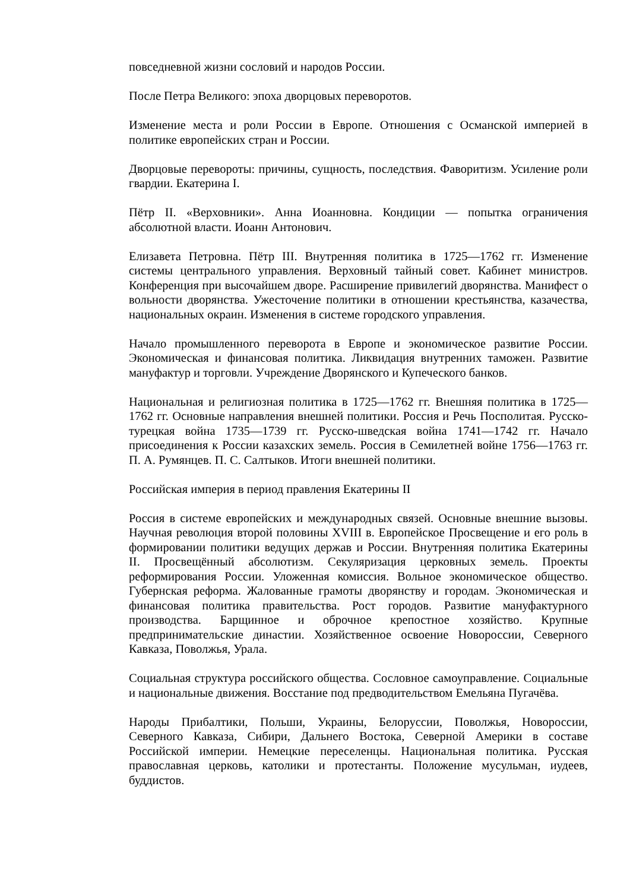повседневной жизни сословий и народов России.
После Петра Великого: эпоха дворцовых переворотов.
Изменение места и роли России в Европе. Отношения с Османской империей в политике европейских стран и России.
Дворцовые перевороты: причины, сущность, последствия. Фаворитизм. Усиление роли гвардии. Екатерина I.
Пётр II. «Верховники». Анна Иоанновна. Кондиции — попытка ограничения абсолютной власти. Иоанн Антонович.
Елизавета Петровна. Пётр III. Внутренняя политика в 1725—1762 гг. Изменение системы центрального управления. Верховный тайный совет. Кабинет министров. Конференция при высочайшем дворе. Расширение привилегий дворянства. Манифест о вольности дворянства. Ужесточение политики в отношении крестьянства, казачества, национальных окраин. Изменения в системе городского управления.
Начало промышленного переворота в Европе и экономическое развитие России. Экономическая и финансовая политика. Ликвидация внутренних таможен. Развитие мануфактур и торговли. Учреждение Дворянского и Купеческого банков.
Национальная и религиозная политика в 1725—1762 гг. Внешняя политика в 1725—1762 гг. Основные направления внешней политики. Россия и Речь Посполитая. Русско-турецкая война 1735—1739 гг. Русско-шведская война 1741—1742 гг. Начало присоединения к России казахских земель. Россия в Семилетней войне 1756—1763 гг. П. А. Румянцев. П. С. Салтыков. Итоги внешней политики.
Российская империя в период правления Екатерины II
Россия в системе европейских и международных связей. Основные внешние вызовы. Научная революция второй половины XVIII в. Европейское Просвещение и его роль в формировании политики ведущих держав и России. Внутренняя политика Екатерины II. Просвещённый абсолютизм. Секуляризация церковных земель. Проекты реформирования России. Уложенная комиссия. Вольное экономическое общество. Губернская реформа. Жалованные грамоты дворянству и городам. Экономическая и финансовая политика правительства. Рост городов. Развитие мануфактурного производства. Барщинное и оброчное крепостное хозяйство. Крупные предпринимательские династии. Хозяйственное освоение Новороссии, Северного Кавказа, Поволжья, Урала.
Социальная структура российского общества. Сословное самоуправление. Социальные и национальные движения. Восстание под предводительством Емельяна Пугачёва.
Народы Прибалтики, Польши, Украины, Белоруссии, Поволжья, Новороссии, Северного Кавказа, Сибири, Дальнего Востока, Северной Америки в составе Российской империи. Немецкие переселенцы. Национальная политика. Русская православная церковь, католики и протестанты. Положение мусульман, иудеев, буддистов.